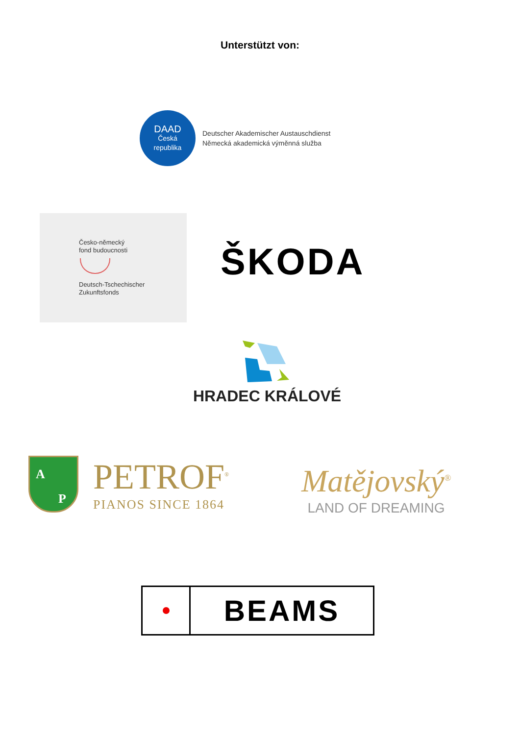Unterstützt von:
DAAD
Česká
republika
Deutscher Akademischer Austauschdienst
Německá akademická výměnná služba
Česko-německý
fond budoucnosti
Deutsch-Tschechischer
Zukunftsfonds
ŠKODA
HRADEC KRÁLOVÉ
A
P
PETROF<sup>®</sup>
PIANOS SINCE 1864
Matějovský<sup>®</sup>
LAND OF DREAMING
BEAMS